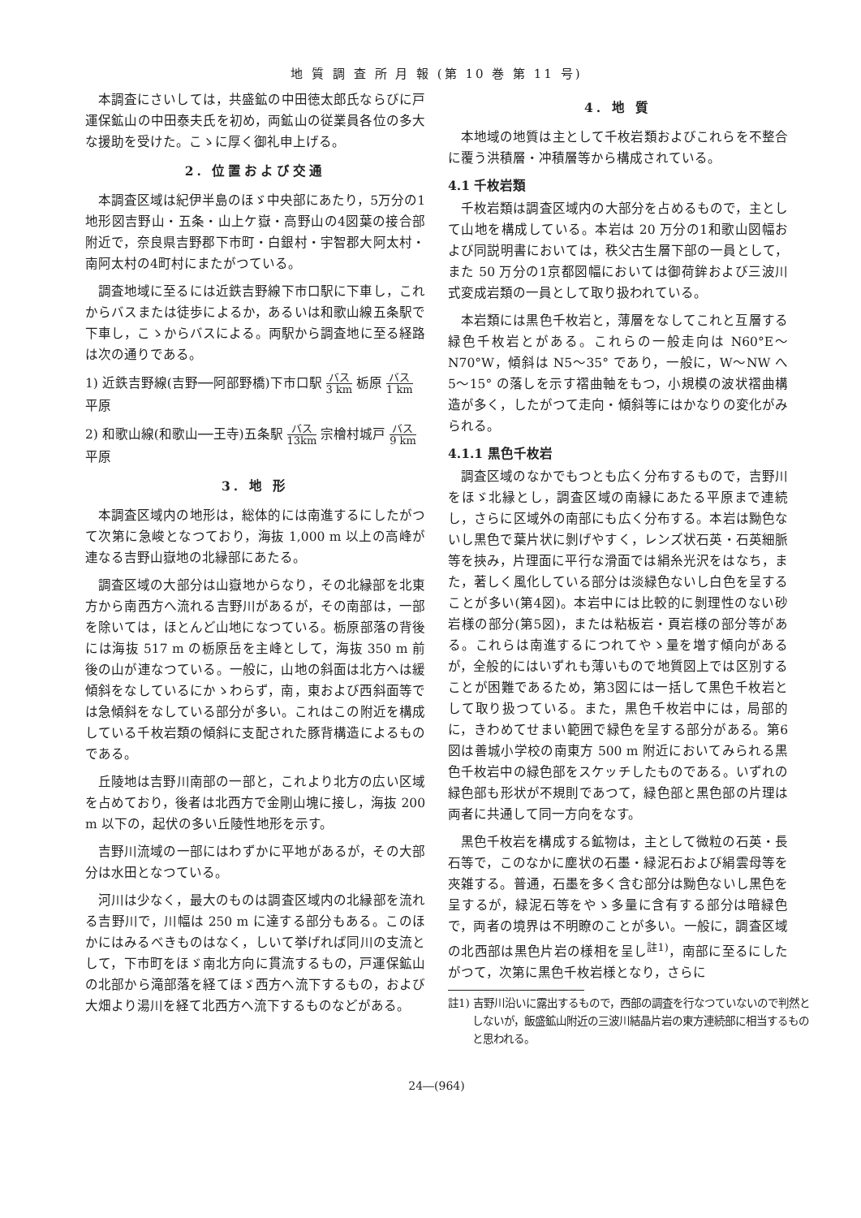地 質 調 査 所 月 報 (第 10 巻 第 11 号)
本調査にさいしては，共盛鉱の中田徳太郎氏ならびに戸運保鉱山の中田泰夫氏を初め，両鉱山の従業員各位の多大な援助を受けた。こゝに厚く御礼申上げる。
2. 位置および交通
本調査区域は紀伊半島のほゞ中央部にあたり，5万分の1地形図吉野山・五条・山上ケ嶽・高野山の4図葉の接合部附近で，奈良県吉野郡下市町・白銀村・宇智郡大阿太村・南阿太村の4町村にまたがつている。
調査地域に至るには近鉄吉野線下市口駅に下車し，これからバスまたは徒歩によるか，あるいは和歌山線五条駅で下車し，こゝからバスによる。両駅から調査地に至る経路は次の通りである。
1) 近鉄吉野線(吉野──阿部野橋)下市口駅 バス 3 km 栃原 バス 1 km 平原
2) 和歌山線(和歌山──王寺)五条駅 バス 13km 宗檜村城戸 バス 9 km 平原
3. 地 形
本調査区域内の地形は，総体的には南進するにしたがつて次第に急峻となつており，海抜 1,000 m 以上の高峰が連なる吉野山嶽地の北縁部にあたる。
調査区域の大部分は山嶽地からなり，その北縁部を北東方から南西方へ流れる吉野川があるが，その南部は，一部を除いては，ほとんど山地になつている。栃原部落の背後には海抜 517 m の栃原岳を主峰として，海抜 350 m 前後の山が連なつている。一般に，山地の斜面は北方へは緩傾斜をなしているにかゝわらず，南，東および西斜面等では急傾斜をなしている部分が多い。これはこの附近を構成している千枚岩類の傾斜に支配された豚背構造によるものである。
丘陵地は吉野川南部の一部と，これより北方の広い区域を占めており，後者は北西方で金剛山塊に接し，海抜 200 m 以下の，起伏の多い丘陵性地形を示す。
吉野川流域の一部にはわずかに平地があるが，その大部分は水田となつている。
河川は少なく，最大のものは調査区域内の北縁部を流れる吉野川で，川幅は 250 m に達する部分もある。このほかにはみるべきものはなく，しいて挙げれば同川の支流として，下市町をほゞ南北方向に貫流するもの，戸運保鉱山の北部から滝部落を経てほゞ西方へ流下するもの，および大畑より湯川を経て北西方へ流下するものなどがある。
4. 地 質
本地域の地質は主として千枚岩類およびこれらを不整合に覆う洪積層・冲積層等から構成されている。
4.1 千枚岩類
千枚岩類は調査区域内の大部分を占めるもので，主として山地を構成している。本岩は 20 万分の1和歌山図幅および同説明書においては，秩父古生層下部の一員として，また 50 万分の1京都図幅においては御荷鉾および三波川式変成岩類の一員として取り扱われている。
本岩類には黒色千枚岩と，薄層をなしてこれと互層する緑色千枚岩とがある。これらの一般走向は N60°E～N70°W，傾斜は N5～35° であり，一般に，W～NW へ 5～15° の落しを示す褶曲軸をもつ，小規模の波状褶曲構造が多く，したがつて走向・傾斜等にはかなりの変化がみられる。
4.1.1 黒色千枚岩
調査区域のなかでもつとも広く分布するもので，吉野川をほゞ北縁とし，調査区域の南縁にあたる平原まで連続し，さらに区域外の南部にも広く分布する。本岩は黝色ないし黒色で葉片状に剝げやすく，レンズ状石英・石英細脈等を挾み，片理面に平行な滑面では絹糸光沢をはなち，また，著しく風化している部分は淡緑色ないし白色を呈することが多い(第4図)。本岩中には比較的に剝理性のない砂岩様の部分(第5図)，または粘板岩・頁岩様の部分等がある。これらは南進するにつれてやゝ量を増す傾向があるが，全般的にはいずれも薄いもので地質図上では区別することが困難であるため，第3図には一括して黒色千枚岩として取り扱つている。また，黒色千枚岩中には，局部的に，きわめてせまい範囲で緑色を呈する部分がある。第6図は善城小学校の南東方 500 m 附近においてみられる黒色千枚岩中の緑色部をスケッチしたものである。いずれの緑色部も形状が不規則であつて，緑色部と黒色部の片理は両者に共通して同一方向をなす。
黒色千枚岩を構成する鉱物は，主として微粒の石英・長石等で，このなかに塵状の石墨・緑泥石および絹雲母等を夾雑する。普通，石墨を多く含む部分は黝色ないし黒色を呈するが，緑泥石等をやゝ多量に含有する部分は暗緑色で，両者の境界は不明瞭のことが多い。一般に，調査区域の北西部は黒色片岩の様相を呈し<sup>註1)</sup>，南部に至るにしたがつて，次第に黒色千枚岩様となり，さらに
註1) 吉野川沿いに露出するもので，西部の調査を行なつていないので判然としないが，飯盛鉱山附近の三波川結晶片岩の東方連続部に相当するものと思われる。
24―(964)